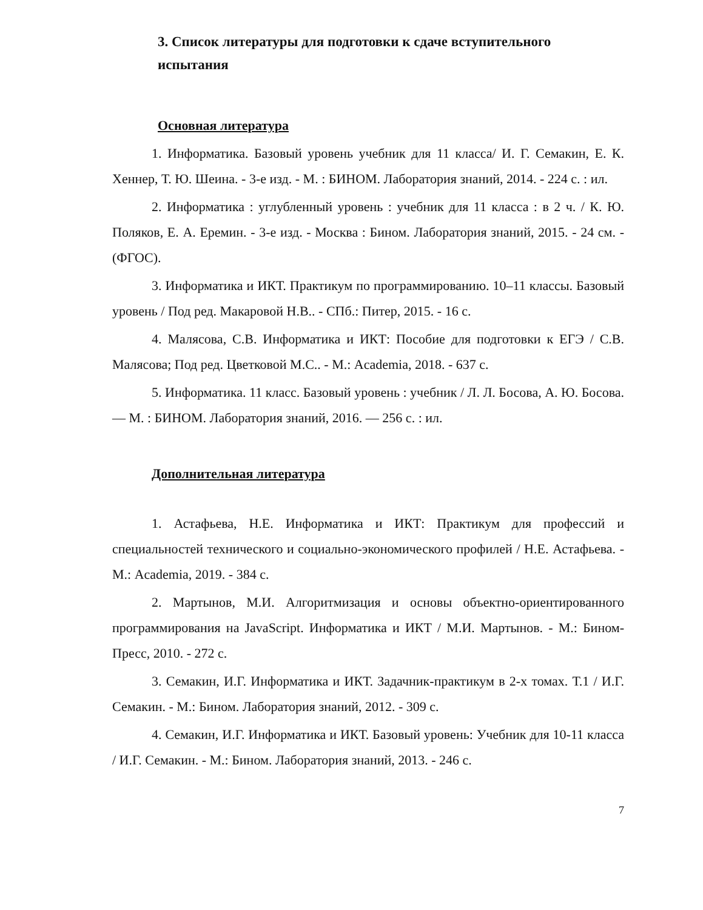3. Список литературы для подготовки к сдаче вступительного испытания
Основная литература
1. Информатика. Базовый уровень учебник для 11 класса/ И. Г. Семакин, Е. К. Хеннер, Т. Ю. Шеина. - 3-е изд. - М. : БИНОМ. Лаборатория знаний, 2014. - 224 с. : ил.
2. Информатика : углубленный уровень : учебник для 11 класса : в 2 ч. / К. Ю. Поляков, Е. А. Еремин. - 3-е изд. - Москва : Бином. Лаборатория знаний, 2015. - 24 см. - (ФГОС).
3. Информатика и ИКТ. Практикум по программированию. 10–11 классы. Базовый уровень / Под ред. Макаровой Н.В.. - СПб.: Питер, 2015. - 16 с.
4. Малясова, С.В. Информатика и ИКТ: Пособие для подготовки к ЕГЭ / С.В. Малясова; Под ред. Цветковой М.С.. - М.: Academia, 2018. - 637 с.
5. Информатика. 11 класс. Базовый уровень : учебник / Л. Л. Босова, А. Ю. Босова. — М. : БИНОМ. Лаборатория знаний, 2016. — 256 с. : ил.
Дополнительная литература
1. Астафьева, Н.Е. Информатика и ИКТ: Практикум для профессий и специальностей технического и социально-экономического профилей / Н.Е. Астафьева. - М.: Academia, 2019. - 384 с.
2. Мартынов, М.И. Алгоритмизация и основы объектно-ориентированного программирования на JavaScript. Информатика и ИКТ / М.И. Мартынов. - М.: Бином-Пресс, 2010. - 272 с.
3. Семакин, И.Г. Информатика и ИКТ. Задачник-практикум в 2-х томах. Т.1 / И.Г. Семакин. - М.: Бином. Лаборатория знаний, 2012. - 309 с.
4. Семакин, И.Г. Информатика и ИКТ. Базовый уровень: Учебник для 10-11 класса / И.Г. Семакин. - М.: Бином. Лаборатория знаний, 2013. - 246 с.
7